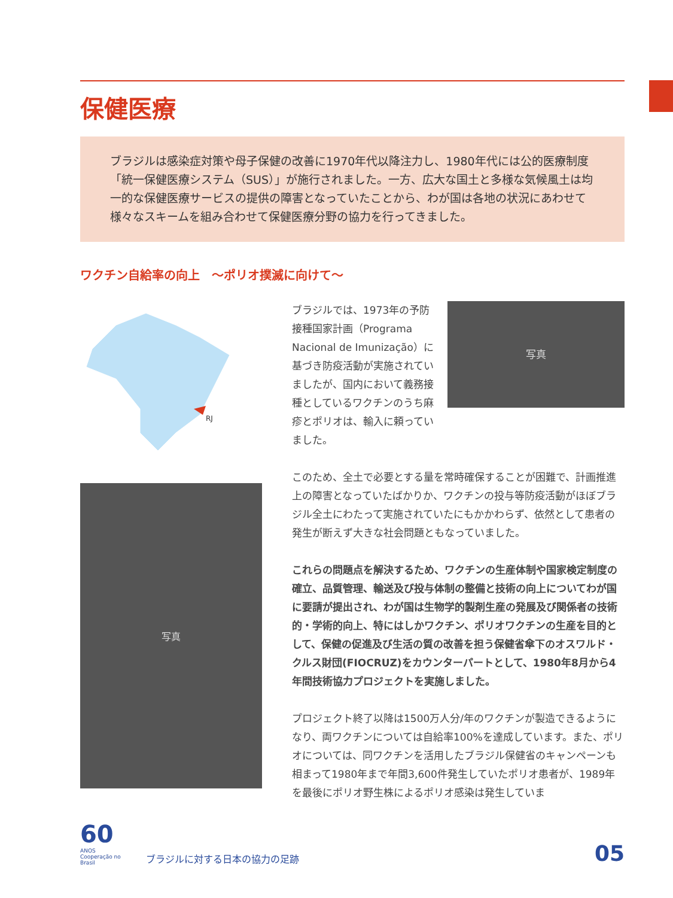保健医療
ブラジルは感染症対策や母子保健の改善に1970年代以降注力し、1980年代には公的医療制度「統一保健医療システム（SUS）」が施行されました。一方、広大な国土と多様な気候風土は均一的な保健医療サービスの提供の障害となっていたことから、わが国は各地の状況にあわせて様々なスキームを組み合わせて保健医療分野の協力を行ってきました。
ワクチン自給率の向上　～ポリオ撲滅に向けて～
RJ
写真
写真
ブラジルでは、1973年の予防接種国家計画（Programa Nacional de Imunização）に基づき防疫活動が実施されていましたが、国内において義務接種としているワクチンのうち麻疹とポリオは、輸入に頼っていました。
このため、全土で必要とする量を常時確保することが困難で、計画推進上の障害となっていたばかりか、ワクチンの投与等防疫活動がほぼブラジル全土にわたって実施されていたにもかかわらず、依然として患者の発生が断えず大きな社会問題ともなっていました。
これらの問題点を解決するため、ワクチンの生産体制や国家検定制度の確立、品質管理、輸送及び投与体制の整備と技術の向上についてわが国に要請が提出され、わが国は生物学的製剤生産の発展及び関係者の技術的・学術的向上、特にはしかワクチン、ポリオワクチンの生産を目的として、保健の促進及び生活の質の改善を担う保健省傘下のオスワルド・クルス財団(FIOCRUZ)をカウンターパートとして、1980年8月から4年間技術協力プロジェクトを実施しました。
プロジェクト終了以降は1500万人分/年のワクチンが製造できるようになり、両ワクチンについては自給率100%を達成しています。また、ポリオについては、同ワクチンを活用したブラジル保健省のキャンペーンも相まって1980年まで年間3,600件発生していたポリオ患者が、1989年を最後にポリオ野生株によるポリオ感染は発生していま
60
ANOS
Cooperação no Brasil
ブラジルに対する日本の協力の足跡
05